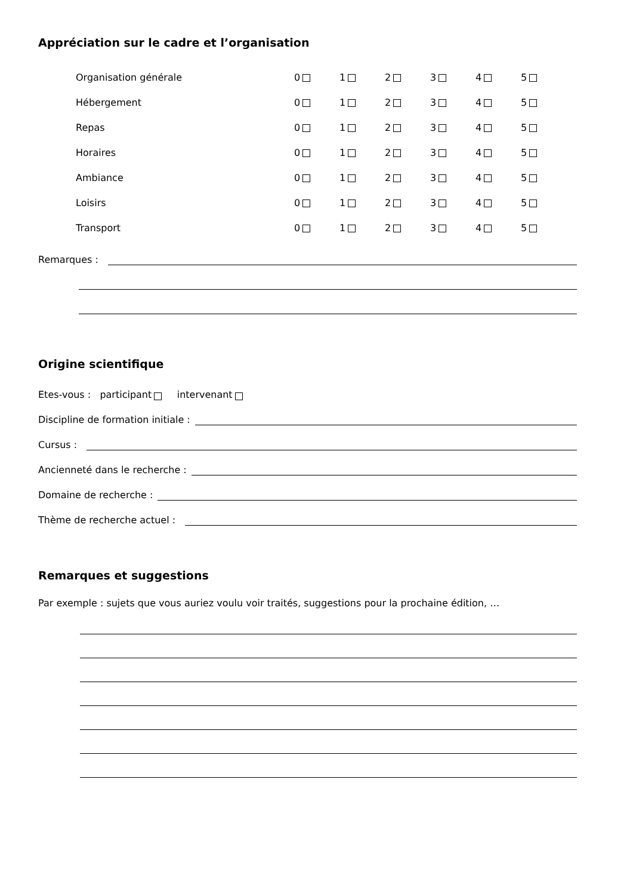Appréciation sur le cadre et l’organisation
Organisation générale 012345
Hébergement 012345
Repas 012345
Horaires 012345
Ambiance 012345
Loisirs 012345
Transport 012345
Remarques :
Origine scientifique
Etes-vous : participant intervenant
Discipline de formation initiale :
Cursus :
Ancienneté dans le recherche :
Domaine de recherche :
Thème de recherche actuel :
Remarques et suggestions
Par exemple : sujets que vous auriez voulu voir traités, suggestions pour la prochaine édition, …